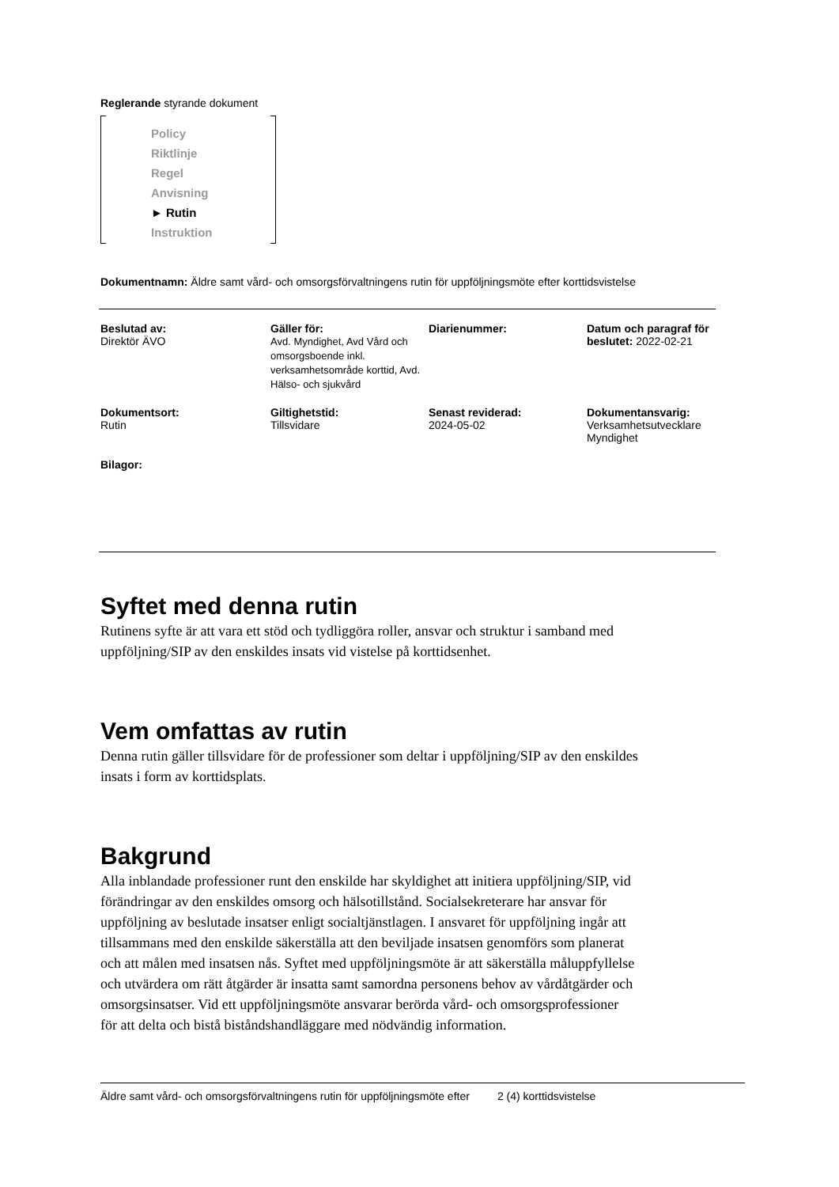Reglerande styrande dokument
Policy
Riktlinje
Regel
Anvisning
► Rutin
Instruktion
Dokumentnamn: Äldre samt vård- och omsorgsförvaltningens rutin för uppföljningsmöte efter korttidsvistelse
| Beslutad av: Direktör ÄVO | Gäller för: Avd. Myndighet, Avd Vård och omsorgsboende inkl. verksamhetsområde korttid, Avd. Hälso- och sjukvård | Diarienummer: | Datum och paragraf för beslutet: 2022-02-21 |
| Dokumentsort: Rutin | Giltighetstid: Tillsvidare | Senast reviderad: 2024-05-02 | Dokumentansvarig: Verksamhetsutvecklare Myndighet |
| Bilagor: | | | |
Syftet med denna rutin
Rutinens syfte är att vara ett stöd och tydliggöra roller, ansvar och struktur i samband med uppföljning/SIP av den enskildes insats vid vistelse på korttidsenhet.
Vem omfattas av rutin
Denna rutin gäller tillsvidare för de professioner som deltar i uppföljning/SIP av den enskildes insats i form av korttidsplats.
Bakgrund
Alla inblandade professioner runt den enskilde har skyldighet att initiera uppföljning/SIP, vid förändringar av den enskildes omsorg och hälsotillstånd. Socialsekreterare har ansvar för uppföljning av beslutade insatser enligt socialtjänstlagen. I ansvaret för uppföljning ingår att tillsammans med den enskilde säkerställa att den beviljade insatsen genomförs som planerat och att målen med insatsen nås. Syftet med uppföljningsmöte är att säkerställa måluppfyllelse och utvärdera om rätt åtgärder är insatta samt samordna personens behov av vårdåtgärder och omsorgsinsatser. Vid ett uppföljningsmöte ansvarar berörda vård- och omsorgsprofessioner för att delta och bistå biståndshandläggare med nödvändig information.
Äldre samt vård- och omsorgsförvaltningens rutin för uppföljningsmöte efter 2 (4) korttidsvistelse